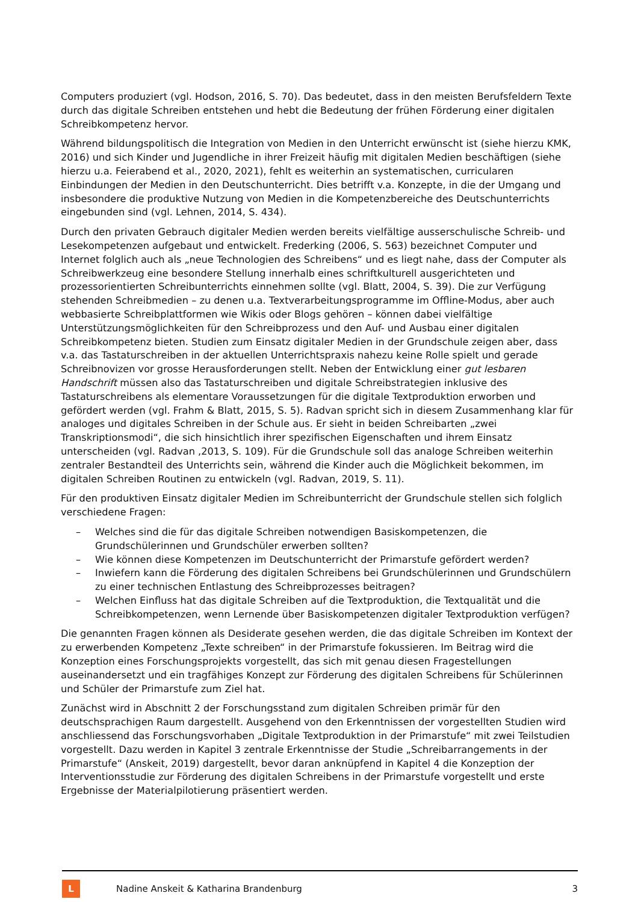Computers produziert (vgl. Hodson, 2016, S. 70). Das bedeutet, dass in den meisten Berufsfeldern Texte durch das digitale Schreiben entstehen und hebt die Bedeutung der frühen Förderung einer digitalen Schreibkompetenz hervor.
Während bildungspolitisch die Integration von Medien in den Unterricht erwünscht ist (siehe hierzu KMK, 2016) und sich Kinder und Jugendliche in ihrer Freizeit häufig mit digitalen Medien beschäftigen (siehe hierzu u.a. Feierabend et al., 2020, 2021), fehlt es weiterhin an systematischen, curricularen Einbindungen der Medien in den Deutschunterricht. Dies betrifft v.a. Konzepte, in die der Umgang und insbesondere die produktive Nutzung von Medien in die Kompetenzbereiche des Deutschunterrichts eingebunden sind (vgl. Lehnen, 2014, S. 434).
Durch den privaten Gebrauch digitaler Medien werden bereits vielfältige ausserschulische Schreib- und Lesekompetenzen aufgebaut und entwickelt. Frederking (2006, S. 563) bezeichnet Computer und Internet folglich auch als „neue Technologien des Schreibens“ und es liegt nahe, dass der Computer als Schreibwerkzeug eine besondere Stellung innerhalb eines schriftkulturell ausgerichteten und prozessorientierten Schreibunterrichts einnehmen sollte (vgl. Blatt, 2004, S. 39). Die zur Verfügung stehenden Schreibmedien – zu denen u.a. Textverarbeitungsprogramme im Offline-Modus, aber auch webbasierte Schreibplattformen wie Wikis oder Blogs gehören – können dabei vielfältige Unterstützungsmöglichkeiten für den Schreibprozess und den Auf- und Ausbau einer digitalen Schreibkompetenz bieten. Studien zum Einsatz digitaler Medien in der Grundschule zeigen aber, dass v.a. das Tastaturschreiben in der aktuellen Unterrichtspraxis nahezu keine Rolle spielt und gerade Schreibnovizen vor grosse Herausforderungen stellt. Neben der Entwicklung einer gut lesbaren Handschrift müssen also das Tastaturschreiben und digitale Schreibstrategien inklusive des Tastaturschreibens als elementare Voraussetzungen für die digitale Textproduktion erworben und gefördert werden (vgl. Frahm & Blatt, 2015, S. 5). Radvan spricht sich in diesem Zusammenhang klar für analoges und digitales Schreiben in der Schule aus. Er sieht in beiden Schreibarten „zwei Transkriptionsmodi“, die sich hinsichtlich ihrer spezifischen Eigenschaften und ihrem Einsatz unterscheiden (vgl. Radvan ,2013, S. 109). Für die Grundschule soll das analoge Schreiben weiterhin zentraler Bestandteil des Unterrichts sein, während die Kinder auch die Möglichkeit bekommen, im digitalen Schreiben Routinen zu entwickeln (vgl. Radvan, 2019, S. 11).
Für den produktiven Einsatz digitaler Medien im Schreibunterricht der Grundschule stellen sich folglich verschiedene Fragen:
– Welches sind die für das digitale Schreiben notwendigen Basiskompetenzen, die Grundschülerinnen und Grundschüler erwerben sollten?
– Wie können diese Kompetenzen im Deutschunterricht der Primarstufe gefördert werden?
– Inwiefern kann die Förderung des digitalen Schreibens bei Grundschülerinnen und Grundschülern zu einer technischen Entlastung des Schreibprozesses beitragen?
– Welchen Einfluss hat das digitale Schreiben auf die Textproduktion, die Textqualität und die Schreibkompetenzen, wenn Lernende über Basiskompetenzen digitaler Textproduktion verfügen?
Die genannten Fragen können als Desiderate gesehen werden, die das digitale Schreiben im Kontext der zu erwerbenden Kompetenz „Texte schreiben“ in der Primarstufe fokussieren. Im Beitrag wird die Konzeption eines Forschungsprojekts vorgestellt, das sich mit genau diesen Fragestellungen auseinandersetzt und ein tragfähiges Konzept zur Förderung des digitalen Schreibens für Schülerinnen und Schüler der Primarstufe zum Ziel hat.
Zunächst wird in Abschnitt 2 der Forschungsstand zum digitalen Schreiben primär für den deutschsprachigen Raum dargestellt. Ausgehend von den Erkenntnissen der vorgestellten Studien wird anschliessend das Forschungsvorhaben „Digitale Textproduktion in der Primarstufe“ mit zwei Teilstudien vorgestellt. Dazu werden in Kapitel 3 zentrale Erkenntnisse der Studie „Schreibarrangements in der Primarstufe“ (Anskeit, 2019) dargestellt, bevor daran anknüpfend in Kapitel 4 die Konzeption der Interventionsstudie zur Förderung des digitalen Schreibens in der Primarstufe vorgestellt und erste Ergebnisse der Materialpilotierung präsentiert werden.
L
Nadine Anskeit & Katharina Brandenburg
3